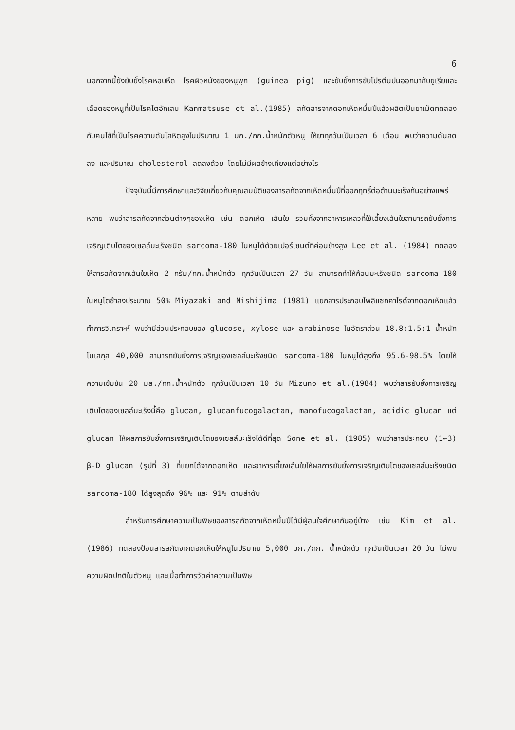6
นอกจากนี้ยังยับยั้งโรคหอบหืด โรคผิวหนังของหนูพุก (guinea pig) และยับยั้งการขับโปรตีนปนออกมากับยูเรียและเลือดของหนูที่เป็นโรคไตอักเสบ Kanmatsuse et al.(1985) สกัดสารจากดอกเห็ดหมื่นปีแล้วผลิตเป็นยาเม็ดทดลองกับคนไข้ที่เป็นโรคความดันโลหิตสูงในปริมาณ 1 มก./กก.น้ำหนักตัวหนู ให้ยาทุกวันเป็นเวลา 6 เดือน พบว่าความดันลดลง และปริมาณ cholesterol ลดลงด้วย โดยไม่มีผลข้างเคียงแต่อย่างไร
ปัจจุบันนี้มีการศึกษาและวิจัยเกี่ยวกับคุณสมบัติของสารสกัดจากเห็ดหมื่นปีที่ออกฤทธิ์ต่อต้านมะเร็งกันอย่างแพร่หลาย พบว่าสารสกัดจากส่วนต่างๆของเห็ด เช่น ดอกเห็ด เส้นใย รวมทั้งจากอาหารเหลวที่ใช้เลี้ยงเส้นใยสามารถยับยั้งการเจริญเติบโตของเซลล์มะเร็งชนิด sarcoma-180 ในหนูได้ด้วยเปอร์เซนต์ที่ค่อนข้างสูง Lee et al. (1984) ทดลองให้สารสกัดจากเส้นใยเห็ด 2 กรัม/กก.น้ำหนักตัว ทุกวันเป็นเวลา 27 วัน สามารถทำให้ก้อนมะเร็งชนิด sarcoma-180 ในหนูโตช้าลงประมาณ 50% Miyazaki and Nishijima (1981) แยกสารประกอบโพลิแซกคาไรด์จากดอกเห็ดแล้วทำการวิเคราะห์ พบว่ามีส่วนประกอบของ glucose, xylose และ arabinose ในอัตราส่วน 18.8:1.5:1 น้ำหนักโมเลกุล 40,000 สามารถยับยั้งการเจริญของเซลล์มะเร็งชนิด sarcoma-180 ในหนูได้สูงถึง 95.6-98.5% โดยให้ความเข้มข้น 20 มล./กก.น้ำหนักตัว ทุกวันเป็นเวลา 10 วัน Mizuno et al.(1984) พบว่าสารยับยั้งการเจริญเติบโตของเซลล์มะเร็งนี้คือ glucan, glucanfucogalactan, manofucogalactan, acidic glucan แต่ glucan ให้ผลการยับยั้งการเจริญเติบโตของเซลล์มะเร็งได้ดีที่สุด Sone et al. (1985) พบว่าสารประกอบ (1←3) β-D glucan (รูปที่ 3) ที่แยกได้จากดอกเห็ด และอาหารเลี้ยงเส้นใยให้ผลการยับยั้งการเจริญเติบโตของเซลล์มะเร็งชนิด sarcoma-180 ได้สูงสุดถึง 96% และ 91% ตามลำดับ
สำหรับการศึกษาความเป็นพิษของสารสกัดจากเห็ดหมื่นปีได้มีผู้สนใจศึกษากันอยู่บ้าง เช่น Kim et al.(1986) ทดลองป้อนสารสกัดจากดอกเห็ดให้หนูในปริมาณ 5,000 มก./กก. น้ำหนักตัว ทุกวันเป็นเวลา 20 วัน ไม่พบความผิดปกติในตัวหนู และเมื่อทำการวัดค่าความเป็นพิษ